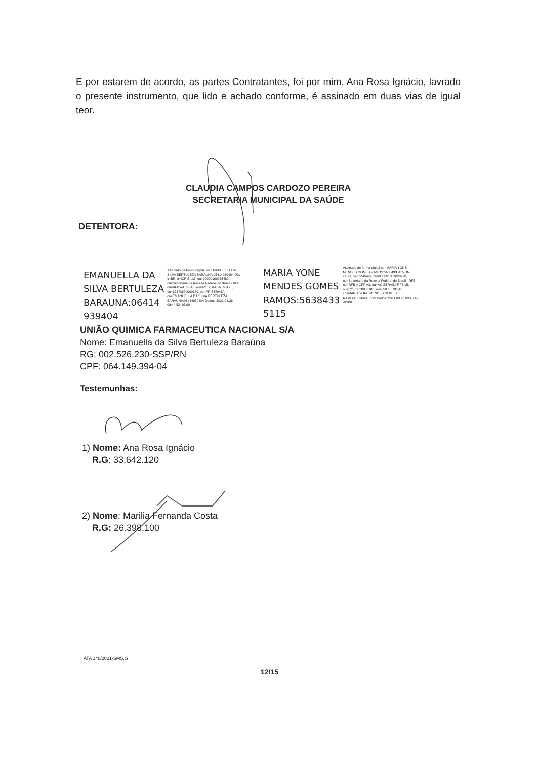E por estarem de acordo, as partes Contratantes, foi por mim, Ana Rosa Ignácio, lavrado o presente instrumento, que lido e achado conforme, é assinado em duas vias de igual teor.
CLAUDIA CAMPOS CARDOZO PEREIRA
SECRETARIA MUNICIPAL DA SAÚDE
DETENTORA:
EMANUELLA DA
SILVA BERTULEZA
BARAUNA:06414
939404
Assinado de forma digital por EMANUELLA DA SILVA BERTULEZA BARAUNA:06414939404 DN: c=BR, o=ICP-Brasil, ou=000001009554824, ou=Secretaria da Receita Federal do Brasil - RFB, ou=RFB e-CPF A3, ou=AC SERASA RFB v5, ou=62173620000180, ou=AR SERASA, cn=EMANUELLA DA SILVA BERTULEZA BARAUNA:06414939404 Dados: 2021.03.26 09:44:52 -03'00'
MARIA YONE
MENDES GOMES
RAMOS:5638433
5115
Assinado de forma digital por MARIA YONE MENDES GOMES RAMOS:56384335115 DN: c=BR, o=ICP-Brasil, ou=000001009829290, ou=Secretaria da Receita Federal do Brasil - RFB, ou=RFB e-CPF A3, ou=AC SERASA RFB v5, ou=62173620000180, ou=PRESENCIAL, cn=MARIA YONE MENDES GOMES RAMOS:56384335115 Dados: 2021.03.26 09:45:49 -03'00'
UNIÃO QUIMICA FARMACEUTICA NACIONAL S/A
Nome: Emanuella da Silva Bertuleza Baraúna
RG: 002.526.230-SSP/RN
CPF: 064.149.394-04
Testemunhas:
1) Nome: Ana Rosa Ignácio
R.G: 33.642.120
2) Nome: Marilia Fernanda Costa
R.G: 26.398.100
ATA 148/2021-SMS.G
12/15